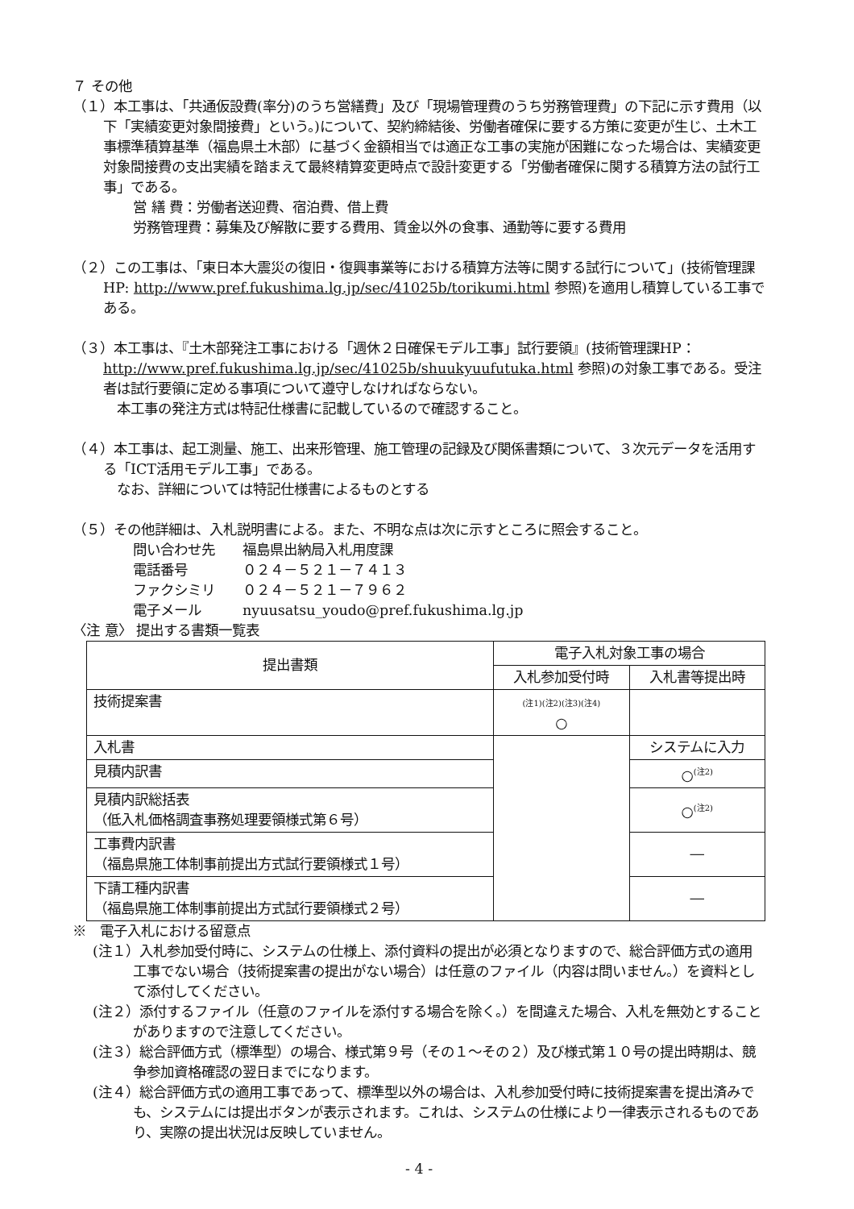７ その他
（１）本工事は、「共通仮設費(率分)のうち営繕費」及び「現場管理費のうち労務管理費」の下記に示す費用（以下「実績変更対象間接費」という。)について、契約締結後、労働者確保に要する方策に変更が生じ、土木工事標準積算基準（福島県土木部）に基づく金額相当では適正な工事の実施が困難になった場合は、実績変更対象間接費の支出実績を踏まえて最終精算変更時点で設計変更する「労働者確保に関する積算方法の試行工事」である。
営 繕 費：労働者送迎費、宿泊費、借上費
労務管理費：募集及び解散に要する費用、賃金以外の食事、通勤等に要する費用
（２）この工事は、「東日本大震災の復旧・復興事業等における積算方法等に関する試行について」(技術管理課HP: http://www.pref.fukushima.lg.jp/sec/41025b/torikumi.html 参照)を適用し積算している工事である。
（３）本工事は、『土木部発注工事における「週休２日確保モデル工事」試行要領』(技術管理課HP： http://www.pref.fukushima.lg.jp/sec/41025b/shuukyuufutuka.html 参照)の対象工事である。受注者は試行要領に定める事項について遵守しなければならない。
　本工事の発注方式は特記仕様書に記載しているので確認すること。
（４）本工事は、起工測量、施工、出来形管理、施工管理の記録及び関係書類について、３次元データを活用する「ICT活用モデル工事」である。
　なお、詳細については特記仕様書によるものとする
（５）その他詳細は、入札説明書による。また、不明な点は次に示すところに照会すること。
問い合わせ先　　福島県出納局入札用度課
電話番号　　　　０２４－５２１－７４１３
ファクシミリ　　０２４－５２１－７９６２
電子メール　　　nyuusatsu_youdo@pref.fukushima.lg.jp
〈注 意〉 提出する書類一覧表
| 提出書類 | 電子入札対象工事の場合 | |
| --- | --- | --- |
| | 入札参加受付時 | 入札書等提出時 |
| 技術提案書 | (注1)(注2)(注3)(注4) ○ | |
| 入札書 | | システムに入力 |
| 見積内訳書 | | ○<sup>(注2)</sup> |
| 見積内訳総括表 （低入札価格調査事務処理要領様式第６号） | | ○<sup>(注2)</sup> |
| 工事費内訳書 （福島県施工体制事前提出方式試行要領様式１号） | | ― |
| 下請工種内訳書 （福島県施工体制事前提出方式試行要領様式２号） | | ― |
※　電子入札における留意点
(注１）入札参加受付時に、システムの仕様上、添付資料の提出が必須となりますので、総合評価方式の適用工事でない場合（技術提案書の提出がない場合）は任意のファイル（内容は問いません。）を資料として添付してください。
(注２）添付するファイル（任意のファイルを添付する場合を除く。）を間違えた場合、入札を無効とすることがありますので注意してください。
(注３）総合評価方式（標準型）の場合、様式第９号（その１～その２）及び様式第１０号の提出時期は、競争参加資格確認の翌日までになります。
(注４）総合評価方式の適用工事であって、標準型以外の場合は、入札参加受付時に技術提案書を提出済みでも、システムには提出ボタンが表示されます。これは、システムの仕様により一律表示されるものであり、実際の提出状況は反映していません。
- 4 -